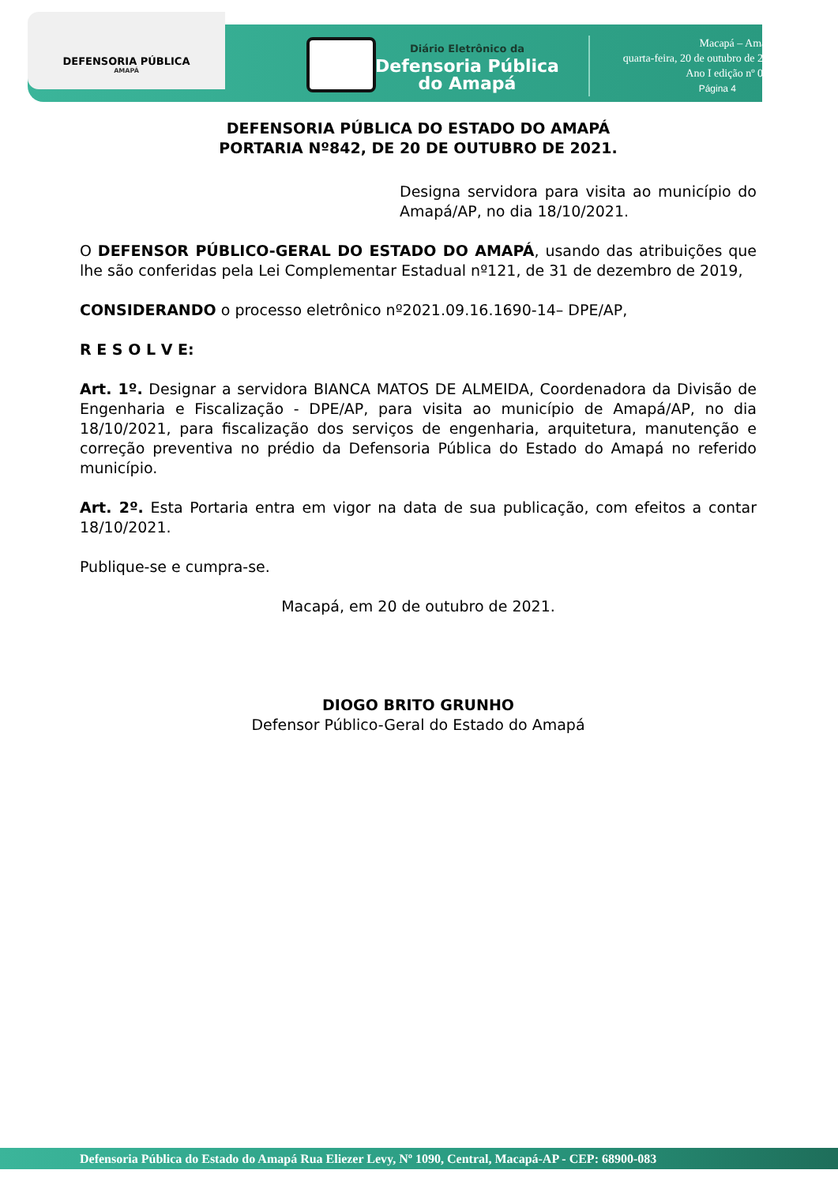DEFENSORIA PÚBLICA
AMAPÁ
Diário Eletrônico da
Defensoria Pública
do Amapá
Macapá – Amapá,
quarta-feira, 20 de outubro de 2021
Ano I edição nº 0131
Página 4
DEFENSORIA PÚBLICA DO ESTADO DO AMAPÁ
PORTARIA Nº842, DE 20 DE OUTUBRO DE 2021.
Designa servidora para visita ao município do Amapá/AP, no dia 18/10/2021.
O DEFENSOR PÚBLICO-GERAL DO ESTADO DO AMAPÁ, usando das atribuições que lhe são conferidas pela Lei Complementar Estadual nº121, de 31 de dezembro de 2019,
CONSIDERANDO o processo eletrônico nº2021.09.16.1690-14– DPE/AP,
R E S O L V E:
Art. 1º. Designar a servidora BIANCA MATOS DE ALMEIDA, Coordenadora da Divisão de Engenharia e Fiscalização - DPE/AP, para visita ao município de Amapá/AP, no dia 18/10/2021, para fiscalização dos serviços de engenharia, arquitetura, manutenção e correção preventiva no prédio da Defensoria Pública do Estado do Amapá no referido município.
Art. 2º. Esta Portaria entra em vigor na data de sua publicação, com efeitos a contar 18/10/2021.
Publique-se e cumpra-se.
Macapá, em 20 de outubro de 2021.
DIOGO BRITO GRUNHO
Defensor Público-Geral do Estado do Amapá
Defensoria Pública do Estado do Amapá Rua Eliezer Levy, Nº 1090, Central, Macapá-AP - CEP: 68900-083